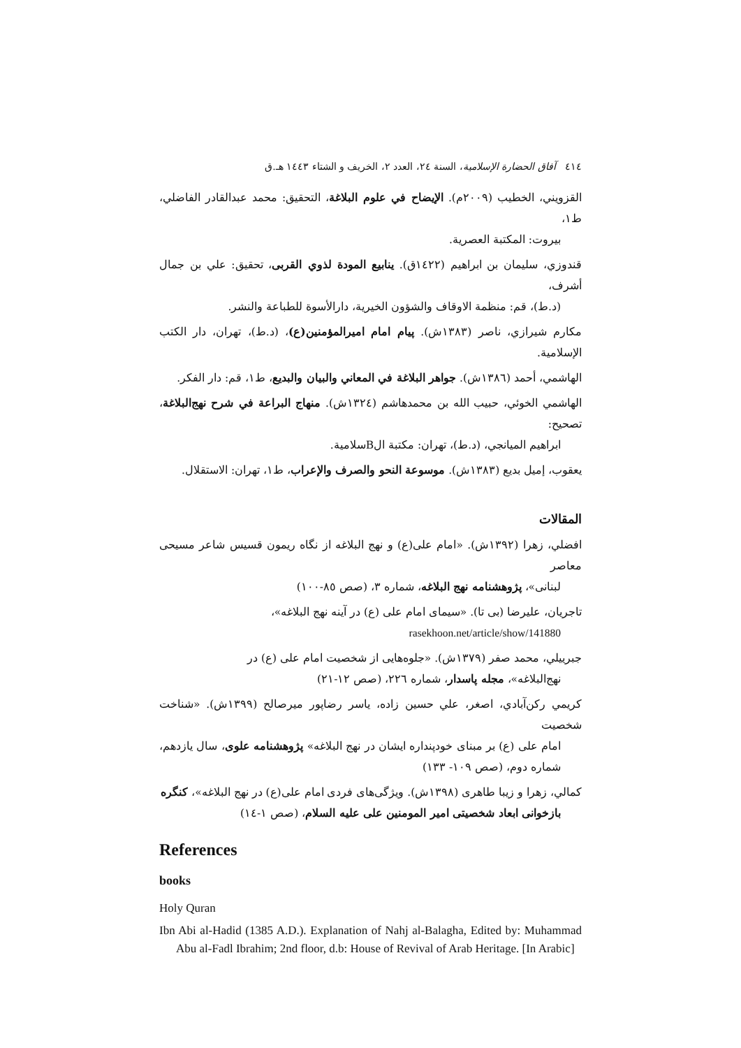٤١٤ آفاق الحضارة الإسلامية، السنة ٢٤، العدد ٢، الخريف و الشتاء ١٤٤٣ هـ.ق
القزويني، الخطيب (٢٠٠٩م). الإيضاح في علوم البلاغة، التحقيق: محمد عبدالقادر الفاضلي، ط١،
بيروت: المكتبة العصرية.
قندوزي، سليمان بن ابراهيم (١٤٢٢ق). ينابيع المودة لذوي القربى، تحقيق: علي بن جمال أشرف،
(د.ط)، قم: منظمة الاوقاف والشؤون الخيرية، دارالأسوة للطباعة والنشر.
مكارم شيرازي، ناصر (١٣٨٣ش). پيام امام اميرالمؤمنين(ع)، (د.ط)، تهران، دار الكتب الإسلامية.
الهاشمي، أحمد (١٣٨٦ش). جواهر البلاغة في المعاني والبيان والبديع، ط١، قم: دار الفكر.
الهاشمي الخوئي، حبيب الله بن محمدهاشم (١٣٢٤ش). منهاج البراعة في شرح نهج‌البلاغة، تصحيح:
ابراهيم الميانجي، (د.ط)، تهران: مكتبة الBسلامية.
يعقوب، إميل بديع (١٣٨٣ش). موسوعة النحو والصرف والإعراب، ط١، تهران: الاستقلال.
المقالات
افضلي، زهرا (١٣٩٢ش). «امام علی(ع) و نهج البلاغه از نگاه ریمون قسیس شاعر مسیحی معاصر
لبنانی»، پژوهشنامه نهج البلاغه، شماره ٣، (صص ٨٥-١٠٠)
تاجريان، عليرضا (بی تا). «سيمای امام علی (ع) در آينه نهج البلاغه»،
rasekhoon.net/article/show/141880
جبرييلي، محمد صفر (١٣٧٩ش). «جلوه‌هايی از شخصيت امام علی (ع) در
نهج‌البلاغه»، مجله پاسدار، شماره ٢٢٦، (صص ١٢-٢١)
كريمي ركن‌آبادي، اصغر، علي حسين زاده، ياسر رضاپور ميرصالح (١٣٩٩ش). «شناخت شخصيت
امام علی (ع) بر مبنای خودپنداره ايشان در نهج البلاغه» پژوهشنامه علوی، سال يازدهم، شماره دوم، (صص ١٠٩- ١٣٣)
كمالي، زهرا و زيبا طاهری (١٣٩٨ش). ويژگی‌های فردی امام علی(ع) در نهج البلاغه»، كنگره
بازخوانی ابعاد شخصيتی امير المومنين علی عليه السلام، (صص ١-١٤)
References
books
Holy Quran
Ibn Abi al-Hadid (1385 A.D.). Explanation of Nahj al-Balagha, Edited by: Muhammad Abu al-Fadl Ibrahim; 2nd floor, d.b: House of Revival of Arab Heritage. [In Arabic]